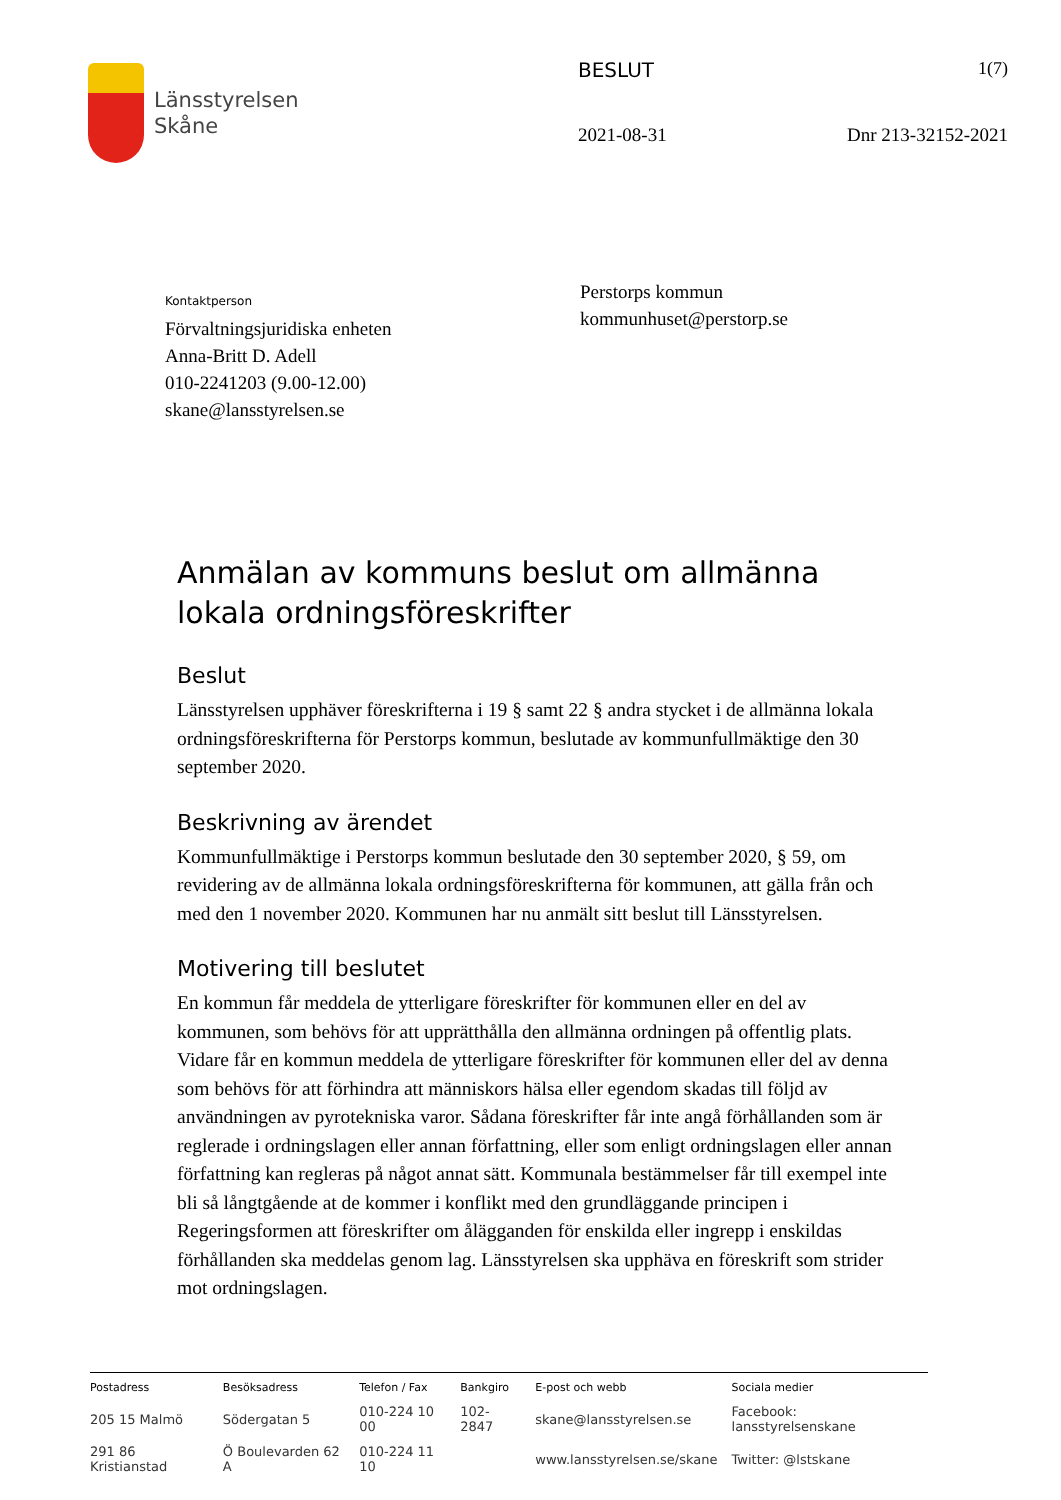Länsstyrelsen
Skåne
BESLUT 1(7)
2021-08-31 Dnr 213-32152-2021
Kontaktperson
Förvaltningsjuridiska enheten
Anna-Britt D. Adell
010-2241203 (9.00-12.00)
skane@lansstyrelsen.se
Perstorps kommun
kommunhuset@perstorp.se
Anmälan av kommuns beslut om allmänna lokala ordningsföreskrifter
Beslut
Länsstyrelsen upphäver föreskrifterna i 19 § samt 22 § andra stycket i de allmänna lokala ordningsföreskrifterna för Perstorps kommun, beslutade av kommunfullmäktige den 30 september 2020.
Beskrivning av ärendet
Kommunfullmäktige i Perstorps kommun beslutade den 30 september 2020, § 59, om revidering av de allmänna lokala ordningsföreskrifterna för kommunen, att gälla från och med den 1 november 2020. Kommunen har nu anmält sitt beslut till Länsstyrelsen.
Motivering till beslutet
En kommun får meddela de ytterligare föreskrifter för kommunen eller en del av kommunen, som behövs för att upprätthålla den allmänna ordningen på offentlig plats. Vidare får en kommun meddela de ytterligare föreskrifter för kommunen eller del av denna som behövs för att förhindra att människors hälsa eller egendom skadas till följd av användningen av pyrotekniska varor. Sådana föreskrifter får inte angå förhållanden som är reglerade i ordningslagen eller annan författning, eller som enligt ordningslagen eller annan författning kan regleras på något annat sätt. Kommunala bestämmelser får till exempel inte bli så långtgående at de kommer i konflikt med den grundläggande principen i Regeringsformen att föreskrifter om ålägganden för enskilda eller ingrepp i enskildas förhållanden ska meddelas genom lag. Länsstyrelsen ska upphäva en föreskrift som strider mot ordningslagen.
| Postadress | Besöksadress | Telefon / Fax | Bankgiro | E-post och webb | Sociala medier |
| --- | --- | --- | --- | --- | --- |
| 205 15 Malmö | Södergatan 5 | 010-224 10 00 | 102-2847 | skane@lansstyrelsen.se | Facebook: lansstyrelsenskane |
| 291 86 Kristianstad | Ö Boulevarden 62 A | 010-224 11 10 | | www.lansstyrelsen.se/skane | Twitter: @lstskane |